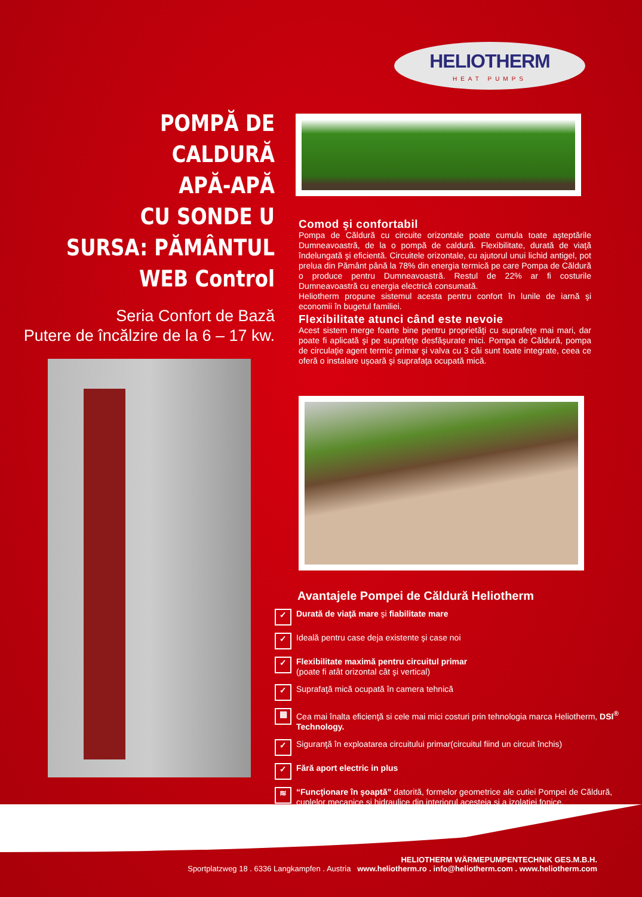HELIOTHERM
HEAT PUMPS
POMPĂ DE CALDURĂ
APĂ-APĂ
CU SONDE U
SURSA: PĂMÂNTUL
WEB Control
Seria Confort de Bază
Putere de încălzire de la 6 – 17 kw.
Comod şi confortabil
Pompa de Căldură cu circuite orizontale poate cumula toate aşteptările Dumneavoastră, de la o pompă de caldură. Flexibilitate, durată de viaţă îndelungată şi eficientă. Circuitele orizontale, cu ajutorul unui lichid antigel, pot prelua din Pământ până la 78% din energia termică pe care Pompa de Căldură o produce pentru Dumneavoastră. Restul de 22% ar fi costurile Dumneavoastră cu energia electrică consumată.
Heliotherm propune sistemul acesta pentru confort în lunile de iarnă şi economii în bugetul familiei.
Flexibilitate atunci când este nevoie
Acest sistem merge foarte bine pentru proprietăţi cu suprafeţe mai mari, dar poate fi aplicată şi pe suprafeţe desfăşurate mici. Pompa de Căldură, pompa de circulaţie agent termic primar şi valva cu 3 căi sunt toate integrate, ceea ce oferă o instalare uşoară şi suprafaţa ocupată mică.
Avantajele Pompei de Căldură Heliotherm
✓ Durată de viaţă mare şi fiabilitate mare
✓ Ideală pentru case deja existente şi case noi
✓ Flexibilitate maximă pentru circuitul primar
(poate fi atât orizontal cât şi vertical)
✓ Suprafaţă mică ocupată în camera tehnică
▦ Cea mai înalta eficienţă si cele mai mici costuri prin tehnologia marca Heliotherm, DSI<sup>®</sup> Technology.
✓ Siguranţă în exploatarea circuitului primar(circuitul fiind un circuit închis)
✓ Fără aport electric in plus
≋ “Funcţionare în şoaptă” datorită, formelor geometrice ale cutiei Pompei de Căldură, cuplelor mecanice şi hidraulice din interiorul acesteia şi a izolaţiei fonice.
HELIOTHERM WÄRMEPUMPENTECHNIK GES.M.B.H.
Sportplatzweg 18 . 6336 Langkampfen . Austria www.heliotherm.ro . info@heliotherm.com . www.heliotherm.com